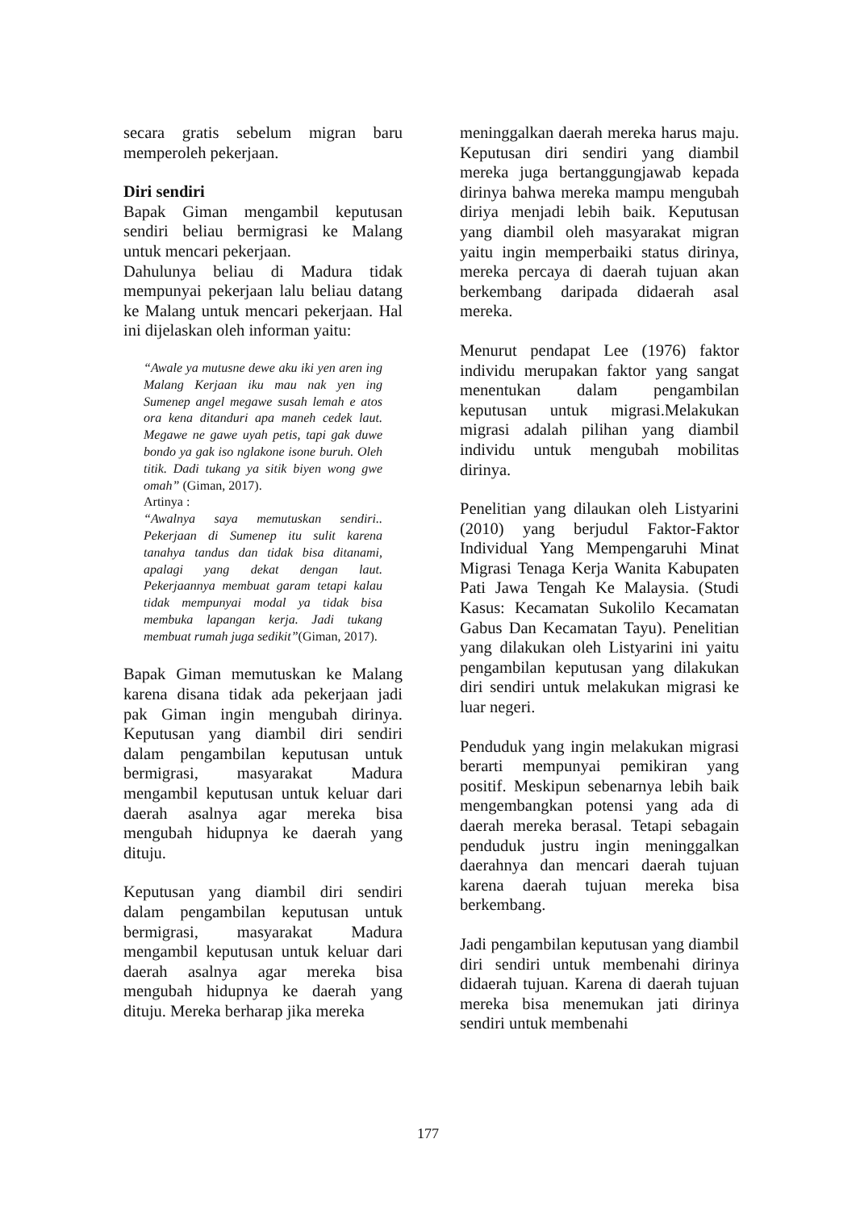secara gratis sebelum migran baru memperoleh pekerjaan.
Diri sendiri
Bapak Giman mengambil keputusan sendiri beliau bermigrasi ke Malang untuk mencari pekerjaan.
Dahulunya beliau di Madura tidak mempunyai pekerjaan lalu beliau datang ke Malang untuk mencari pekerjaan. Hal ini dijelaskan oleh informan yaitu:
“Awale ya mutusne dewe aku iki yen aren ing Malang Kerjaan iku mau nak yen ing Sumenep angel megawe susah lemah e atos ora kena ditanduri apa maneh cedek laut. Megawe ne gawe uyah petis, tapi gak duwe bondo ya gak iso nglakone isone buruh. Oleh titik. Dadi tukang ya sitik biyen wong gwe omah” (Giman, 2017).
Artinya :
“Awalnya saya memutuskan sendiri.. Pekerjaan di Sumenep itu sulit karena tanahya tandus dan tidak bisa ditanami, apalagi yang dekat dengan laut. Pekerjaannya membuat garam tetapi kalau tidak mempunyai modal ya tidak bisa membuka lapangan kerja. Jadi tukang membuat rumah juga sedikit”(Giman, 2017).
Bapak Giman memutuskan ke Malang karena disana tidak ada pekerjaan jadi pak Giman ingin mengubah dirinya. Keputusan yang diambil diri sendiri dalam pengambilan keputusan untuk bermigrasi, masyarakat Madura mengambil keputusan untuk keluar dari daerah asalnya agar mereka bisa mengubah hidupnya ke daerah yang dituju.
Keputusan yang diambil diri sendiri dalam pengambilan keputusan untuk bermigrasi, masyarakat Madura mengambil keputusan untuk keluar dari daerah asalnya agar mereka bisa mengubah hidupnya ke daerah yang dituju. Mereka berharap jika mereka
meninggalkan daerah mereka harus maju. Keputusan diri sendiri yang diambil mereka juga bertanggungjawab kepada dirinya bahwa mereka mampu mengubah diriya menjadi lebih baik. Keputusan yang diambil oleh masyarakat migran yaitu ingin memperbaiki status dirinya, mereka percaya di daerah tujuan akan berkembang daripada didaerah asal mereka.
Menurut pendapat Lee (1976) faktor individu merupakan faktor yang sangat menentukan dalam pengambilan keputusan untuk migrasi.Melakukan migrasi adalah pilihan yang diambil individu untuk mengubah mobilitas dirinya.
Penelitian yang dilaukan oleh Listyarini (2010) yang berjudul Faktor-Faktor Individual Yang Mempengaruhi Minat Migrasi Tenaga Kerja Wanita Kabupaten Pati Jawa Tengah Ke Malaysia. (Studi Kasus: Kecamatan Sukolilo Kecamatan Gabus Dan Kecamatan Tayu). Penelitian yang dilakukan oleh Listyarini ini yaitu pengambilan keputusan yang dilakukan diri sendiri untuk melakukan migrasi ke luar negeri.
Penduduk yang ingin melakukan migrasi berarti mempunyai pemikiran yang positif. Meskipun sebenarnya lebih baik mengembangkan potensi yang ada di daerah mereka berasal. Tetapi sebagain penduduk justru ingin meninggalkan daerahnya dan mencari daerah tujuan karena daerah tujuan mereka bisa berkembang.
Jadi pengambilan keputusan yang diambil diri sendiri untuk membenahi dirinya didaerah tujuan. Karena di daerah tujuan mereka bisa menemukan jati dirinya sendiri untuk membenahi
177